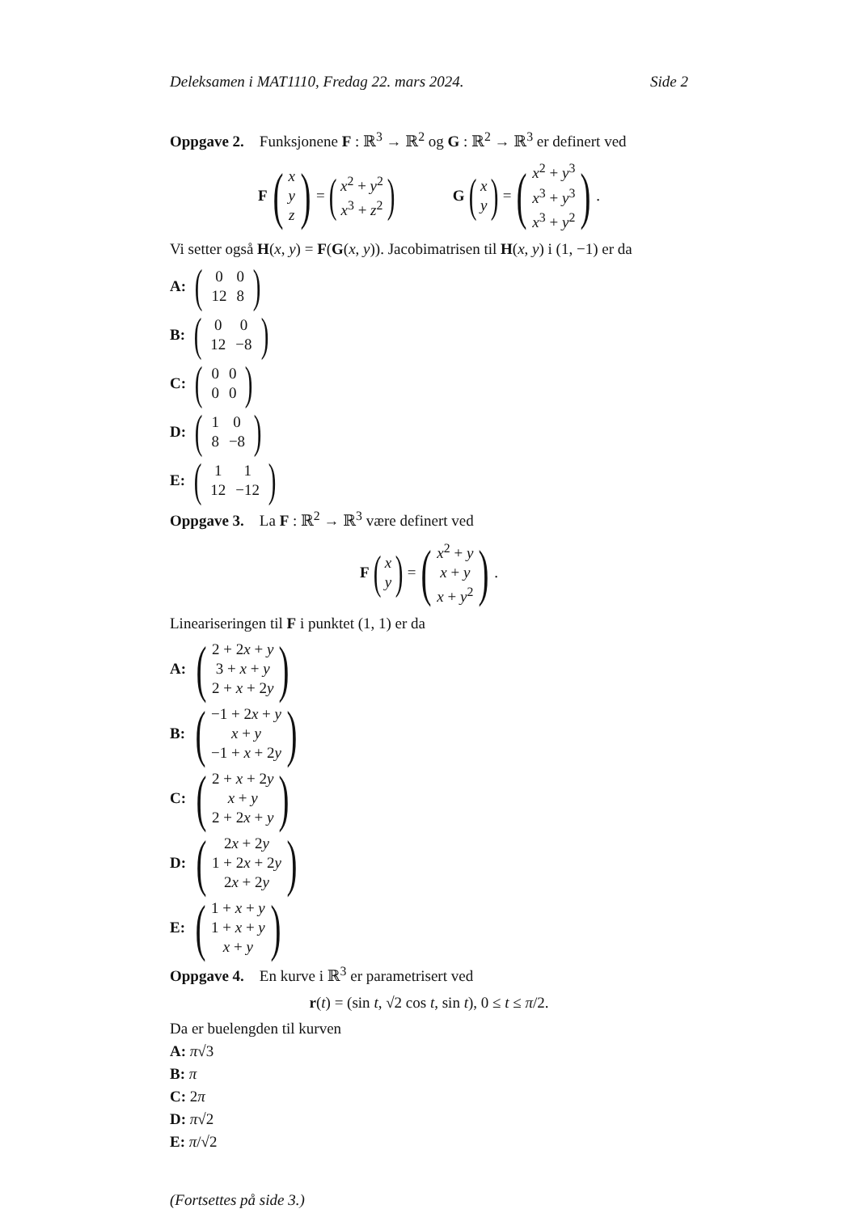Deleksamen i MAT1110, Fredag 22. mars 2024. Side 2
Oppgave 2. Funksjonene F : ℝ<sup>3</sup> → ℝ<sup>2</sup> og G : ℝ<sup>2</sup> → ℝ<sup>3</sup> er definert ved
F (x y z) = (x<sup>2</sup> + y<sup>2</sup> x<sup>3</sup> + z<sup>2</sup>) G (x y) = (x<sup>2</sup> + y<sup>3</sup> x<sup>3</sup> + y<sup>3</sup> x<sup>3</sup> + y<sup>2</sup>) .
Vi setter også H(x, y) = F(G(x, y)). Jacobimatrisen til H(x, y) i (1, −1) er da
A: (
| 0 | 0 |
| 12 | 8 |
)
B: (
| 0 | 0 |
| 12 | −8 |
)
C: (
| 0 | 0 |
| 0 | 0 |
)
D: (
| 1 | 0 |
| 8 | −8 |
)
E: (
| 1 | 1 |
| 12 | −12 |
)
Oppgave 3. La F : ℝ<sup>2</sup> → ℝ<sup>3</sup> være definert ved
F (x y) = (x<sup>2</sup> + y x + y x + y<sup>2</sup>) .
Lineariseringen til F i punktet (1, 1) er da
A: (2 + 2x + y 3 + x + y 2 + x + 2y)
B: (−1 + 2x + y x + y −1 + x + 2y)
C: (2 + x + 2y x + y 2 + 2x + y)
D: (2x + 2y 1 + 2x + 2y 2x + 2y)
E: (1 + x + y 1 + x + y x + y)
Oppgave 4. En kurve i ℝ<sup>3</sup> er parametrisert ved
r(t) = (sin t, √2 cos t, sin t), 0 ≤ t ≤ π/2.
Da er buelengden til kurven
A: π√3
B: π
C: 2π
D: π√2
E: π/√2
(Fortsettes på side 3.)